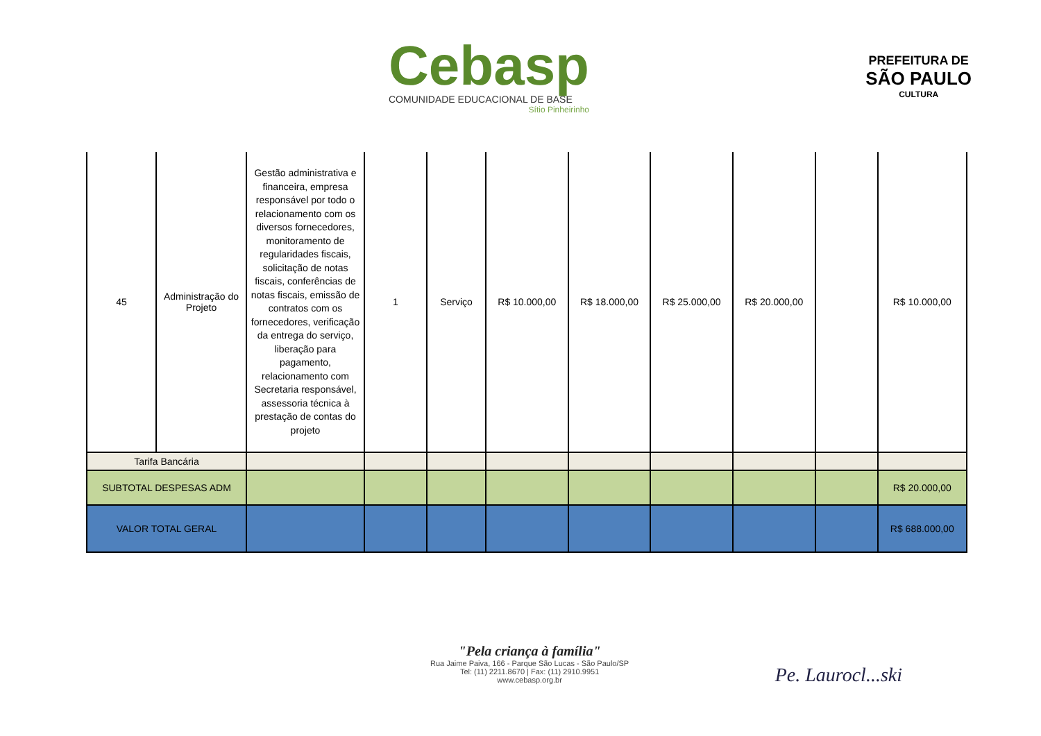Cebasp
COMUNIDADE EDUCACIONAL DE BASE
Sítio Pinheirinho
PREFEITURA DE
SÃO PAULO
CULTURA
| 45 | Administração do Projeto | Gestão administrativa e financeira, empresa responsável por todo o relacionamento com os diversos fornecedores, monitoramento de regularidades fiscais, solicitação de notas fiscais, conferências de notas fiscais, emissão de contratos com os fornecedores, verificação da entrega do serviço, liberação para pagamento, relacionamento com Secretaria responsável, assessoria técnica à prestação de contas do projeto | 1 | Serviço | R$ 10.000,00 | R$ 18.000,00 | R$ 25.000,00 | R$ 20.000,00 | | R$ 10.000,00 |
| Tarifa Bancária | | | | | | | | | | |
| SUBTOTAL DESPESAS ADM | | | | | | | | | | R$ 20.000,00 |
| VALOR TOTAL GERAL | | | | | | | | | | R$ 688.000,00 |
"Pela criança à família"
Rua Jaime Paiva, 166 - Parque São Lucas - São Paulo/SP
Tel: (11) 2211.8670 | Fax: (11) 2910.9951
www.cebasp.org.br
Pe. Laurocl...ski